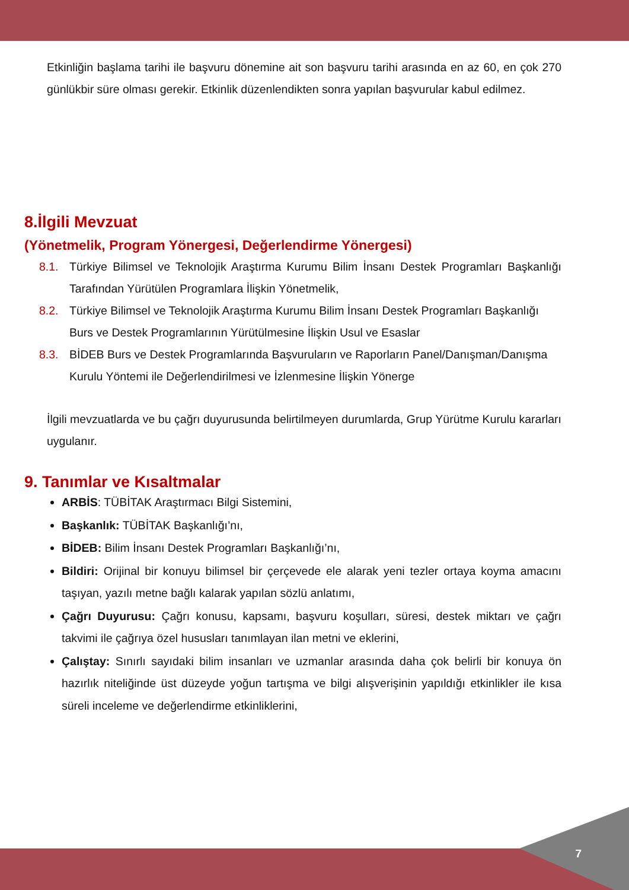Etkinliğin başlama tarihi ile başvuru dönemine ait son başvuru tarihi arasında en az 60, en çok 270 günlükbir süre olması gerekir. Etkinlik düzenlendikten sonra yapılan başvurular kabul edilmez.
8.İlgili Mevzuat
(Yönetmelik, Program Yönergesi, Değerlendirme Yönergesi)
8.1. Türkiye Bilimsel ve Teknolojik Araştırma Kurumu Bilim İnsanı Destek Programları Başkanlığı Tarafından Yürütülen Programlara İlişkin Yönetmelik,
8.2. Türkiye Bilimsel ve Teknolojik Araştırma Kurumu Bilim İnsanı Destek Programları Başkanlığı Burs ve Destek Programlarının Yürütülmesine İlişkin Usul ve Esaslar
8.3. BİDEB Burs ve Destek Programlarında Başvuruların ve Raporların Panel/Danışman/Danışma Kurulu Yöntemi ile Değerlendirilmesi ve İzlenmesine İlişkin Yönerge
İlgili mevzuatlarda ve bu çağrı duyurusunda belirtilmeyen durumlarda, Grup Yürütme Kurulu kararları uygulanır.
9. Tanımlar ve Kısaltmalar
ARBİS: TÜBİTAK Araştırmacı Bilgi Sistemini,
Başkanlık: TÜBİTAK Başkanlığı’nı,
BİDEB: Bilim İnsanı Destek Programları Başkanlığı’nı,
Bildiri: Orijinal bir konuyu bilimsel bir çerçevede ele alarak yeni tezler ortaya koyma amacını taşıyan, yazılı metne bağlı kalarak yapılan sözlü anlatımı,
Çağrı Duyurusu: Çağrı konusu, kapsamı, başvuru koşulları, süresi, destek miktarı ve çağrı takvimi ile çağrıya özel hususları tanımlayan ilan metni ve eklerini,
Çalıştay: Sınırlı sayıdaki bilim insanları ve uzmanlar arasında daha çok belirli bir konuya ön hazırlık niteliğinde üst düzeyde yoğun tartışma ve bilgi alışverişinin yapıldığı etkinlikler ile kısa süreli inceleme ve değerlendirme etkinliklerini,
7